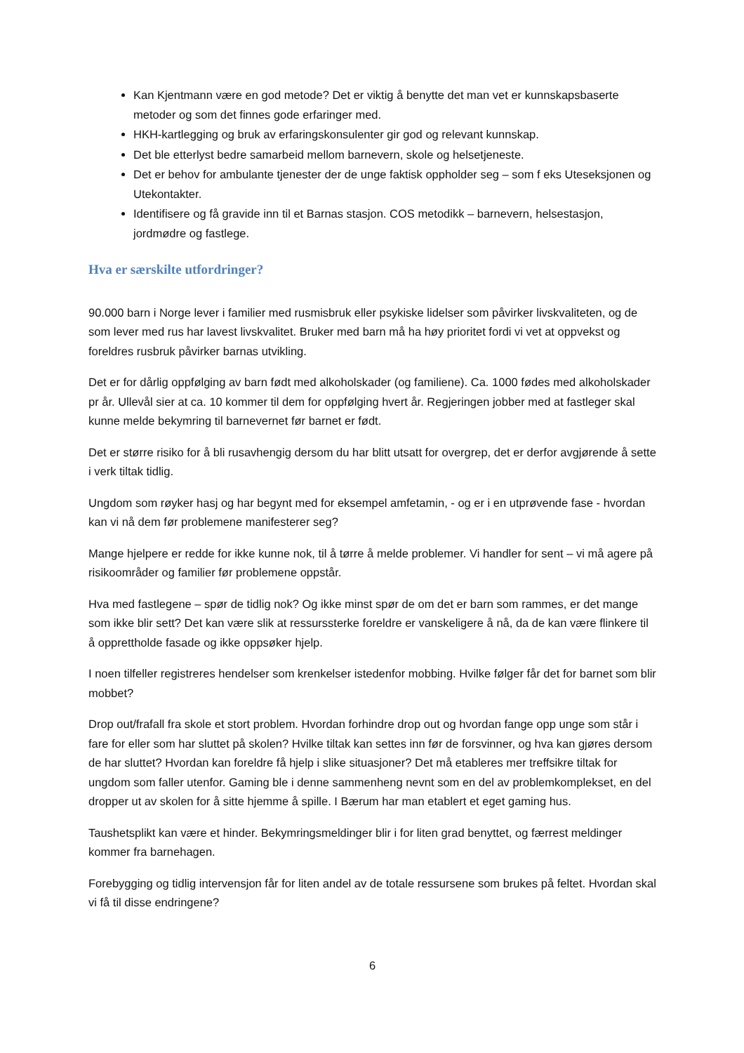Kan Kjentmann være en god metode? Det er viktig å benytte det man vet er kunnskapsbaserte metoder og som det finnes gode erfaringer med.
HKH-kartlegging og bruk av erfaringskonsulenter gir god og relevant kunnskap.
Det ble etterlyst bedre samarbeid mellom barnevern, skole og helsetjeneste.
Det er behov for ambulante tjenester der de unge faktisk oppholder seg – som f eks Uteseksjonen og Utekontakter.
Identifisere og få gravide inn til et Barnas stasjon. COS metodikk – barnevern, helsestasjon, jordmødre og fastlege.
Hva er særskilte utfordringer?
90.000 barn i Norge lever i familier med rusmisbruk eller psykiske lidelser som påvirker livskvaliteten, og de som lever med rus har lavest livskvalitet. Bruker med barn må ha høy prioritet fordi vi vet at oppvekst og foreldres rusbruk påvirker barnas utvikling.
Det er for dårlig oppfølging av barn født med alkoholskader (og familiene). Ca. 1000 fødes med alkoholskader pr år. Ullevål sier at ca. 10 kommer til dem for oppfølging hvert år. Regjeringen jobber med at fastleger skal kunne melde bekymring til barnevernet før barnet er født.
Det er større risiko for å bli rusavhengig dersom du har blitt utsatt for overgrep, det er derfor avgjørende å sette i verk tiltak tidlig.
Ungdom som røyker hasj og har begynt med for eksempel amfetamin, - og er i en utprøvende fase - hvordan kan vi nå dem før problemene manifesterer seg?
Mange hjelpere er redde for ikke kunne nok, til å tørre å melde problemer. Vi handler for sent – vi må agere på risikoområder og familier før problemene oppstår.
Hva med fastlegene – spør de tidlig nok? Og ikke minst spør de om det er barn som rammes, er det mange som ikke blir sett? Det kan være slik at ressurssterke foreldre er vanskeligere å nå, da de kan være flinkere til å opprettholde fasade og ikke oppsøker hjelp.
I noen tilfeller registreres hendelser som krenkelser istedenfor mobbing. Hvilke følger får det for barnet som blir mobbet?
Drop out/frafall fra skole et stort problem. Hvordan forhindre drop out og hvordan fange opp unge som står i fare for eller som har sluttet på skolen? Hvilke tiltak kan settes inn før de forsvinner, og hva kan gjøres dersom de har sluttet? Hvordan kan foreldre få hjelp i slike situasjoner? Det må etableres mer treffsikre tiltak for ungdom som faller utenfor. Gaming ble i denne sammenheng nevnt som en del av problemkomplekset, en del dropper ut av skolen for å sitte hjemme å spille. I Bærum har man etablert et eget gaming hus.
Taushetsplikt kan være et hinder. Bekymringsmeldinger blir i for liten grad benyttet, og færrest meldinger kommer fra barnehagen.
Forebygging og tidlig intervensjon får for liten andel av de totale ressursene som brukes på feltet. Hvordan skal vi få til disse endringene?
6